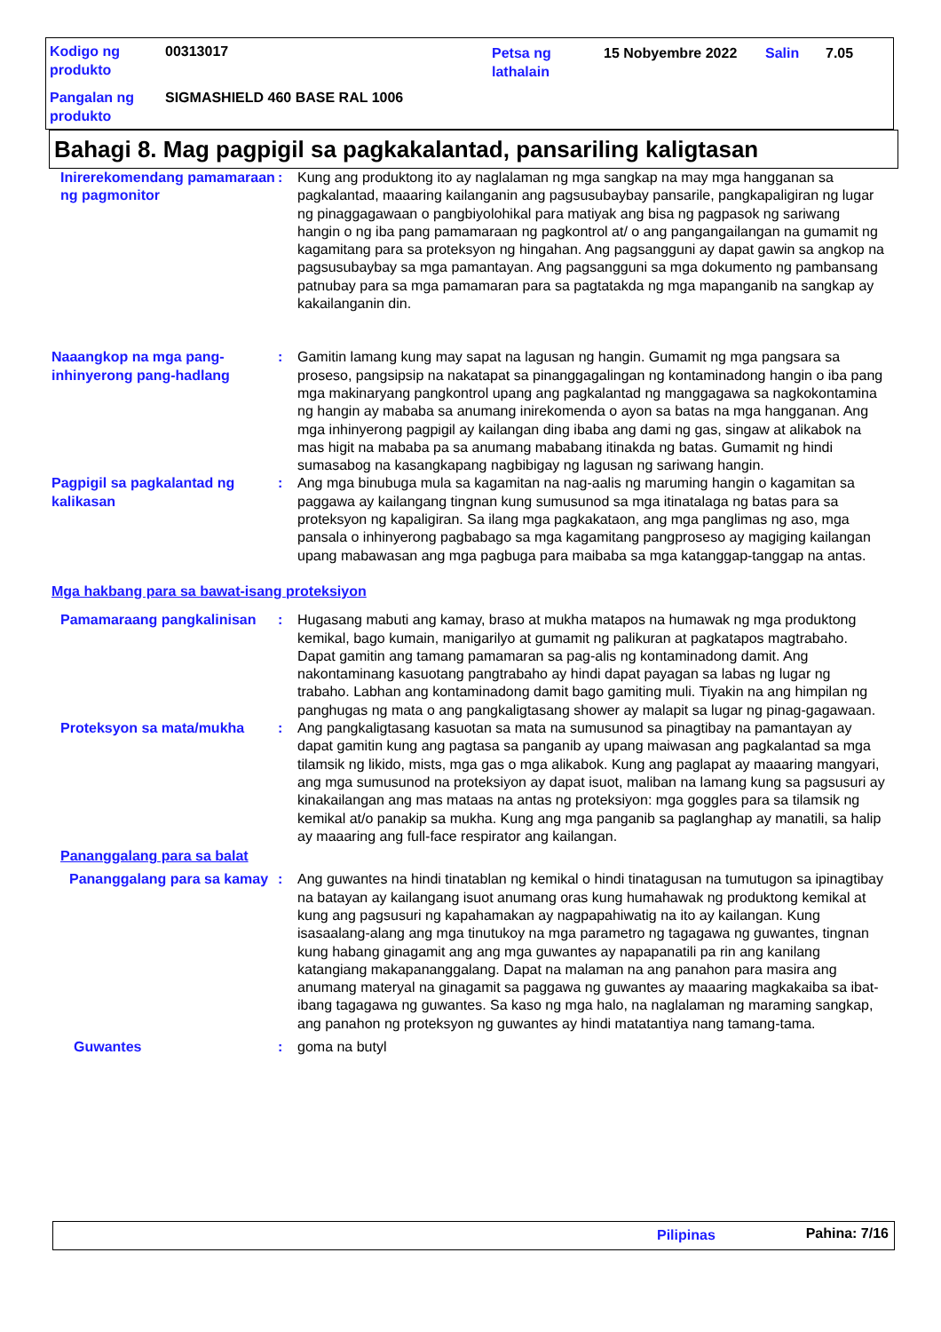| Kodigo ng produkto | 00313017 | Petsa ng lathalain | 15 Nobyembre 2022 | Salin | 7.05 |
| Pangalan ng produkto | SIGMASHIELD 460 BASE RAL 1006 | | | | |
Bahagi 8. Mag pagpigil sa pagkakalantad, pansariling kaligtasan
Inirerekomendang pamamaraan ng pagmonitor
: Kung ang produktong ito ay naglalaman ng mga sangkap na may mga hangganan sa pagkalantad, maaaring kailanganin ang pagsusubaybay pansarile, pangkapaligiran ng lugar ng pinaggagawaan o pangbiyolohikal para matiyak ang bisa ng pagpasok ng sariwang hangin o ng iba pang pamamaraan ng pagkontrol at/ o ang pangangailangan na gumamit ng kagamitang para sa proteksyon ng hingahan. Ang pagsangguni ay dapat gawin sa angkop na pagsusubaybay sa mga pamantayan. Ang pagsangguni sa mga dokumento ng pambansang patnubay para sa mga pamamaran para sa pagtatakda ng mga mapanganib na sangkap ay kakailanganin din.
Naaangkop na mga pang-inhinyerong pang-hadlang
: Gamitin lamang kung may sapat na lagusan ng hangin. Gumamit ng mga pangsara sa proseso, pangsipsip na nakatapat sa pinanggagalingan ng kontaminadong hangin o iba pang mga makinaryang pangkontrol upang ang pagkalantad ng manggagawa sa nagkokontamina ng hangin ay mababa sa anumang inirekomenda o ayon sa batas na mga hangganan. Ang mga inhinyerong pagpigil ay kailangan ding ibaba ang dami ng gas, singaw at alikabok na mas higit na mababa pa sa anumang mababang itinakda ng batas. Gumamit ng hindi sumasabog na kasangkapang nagbibigay ng lagusan ng sariwang hangin.
Pagpigil sa pagkalantad ng kalikasan
: Ang mga binubuga mula sa kagamitan na nag-aalis ng maruming hangin o kagamitan sa paggawa ay kailangang tingnan kung sumusunod sa mga itinatalaga ng batas para sa proteksyon ng kapaligiran. Sa ilang mga pagkakataon, ang mga panglimas ng aso, mga pansala o inhinyerong pagbabago sa mga kagamitang pangproseso ay magiging kailangan upang mabawasan ang mga pagbuga para maibaba sa mga katanggap-tanggap na antas.
Mga hakbang para sa bawat-isang proteksiyon
Pamamaraang pangkalinisan : Hugasang mabuti ang kamay, braso at mukha matapos na humawak ng mga produktong kemikal, bago kumain, manigarilyo at gumamit ng palikuran at pagkatapos magtrabaho. Dapat gamitin ang tamang pamamaran sa pag-alis ng kontaminadong damit. Ang nakontaminang kasuotang pangtrabaho ay hindi dapat payagan sa labas ng lugar ng trabaho. Labhan ang kontaminadong damit bago gamiting muli. Tiyakin na ang himpilan ng panghugas ng mata o ang pangkaligtasang shower ay malapit sa lugar ng pinag-gagawaan.
Proteksyon sa mata/mukha : Ang pangkaligtasang kasuotan sa mata na sumusunod sa pinagtibay na pamantayan ay dapat gamitin kung ang pagtasa sa panganib ay upang maiwasan ang pagkalantad sa mga tilamsik ng likido, mists, mga gas o mga alikabok. Kung ang paglapat ay maaaring mangyari, ang mga sumusunod na proteksiyon ay dapat isuot, maliban na lamang kung sa pagsusuri ay kinakailangan ang mas mataas na antas ng proteksiyon: mga goggles para sa tilamsik ng kemikal at/o panakip sa mukha. Kung ang mga panganib sa paglanghap ay manatili, sa halip ay maaaring ang full-face respirator ang kailangan.
Pananggalang para sa balat
Pananggalang para sa kamay
: Ang guwantes na hindi tinatablan ng kemikal o hindi tinatagusan na tumutugon sa ipinagtibay na batayan ay kailangang isuot anumang oras kung humahawak ng produktong kemikal at kung ang pagsusuri ng kapahamakan ay nagpapahiwatig na ito ay kailangan. Kung isasaalang-alang ang mga tinutukoy na mga parametro ng tagagawa ng guwantes, tingnan kung habang ginagamit ang ang mga guwantes ay napapanatili pa rin ang kanilang katangiang makapananggalang. Dapat na malaman na ang panahon para masira ang anumang materyal na ginagamit sa paggawa ng guwantes ay maaaring magkakaiba sa ibat-ibang tagagawa ng guwantes. Sa kaso ng mga halo, na naglalaman ng maraming sangkap, ang panahon ng proteksyon ng guwantes ay hindi matatantiya nang tamang-tama.
Guwantes : goma na butyl
Pilipinas Pahina: 7/16